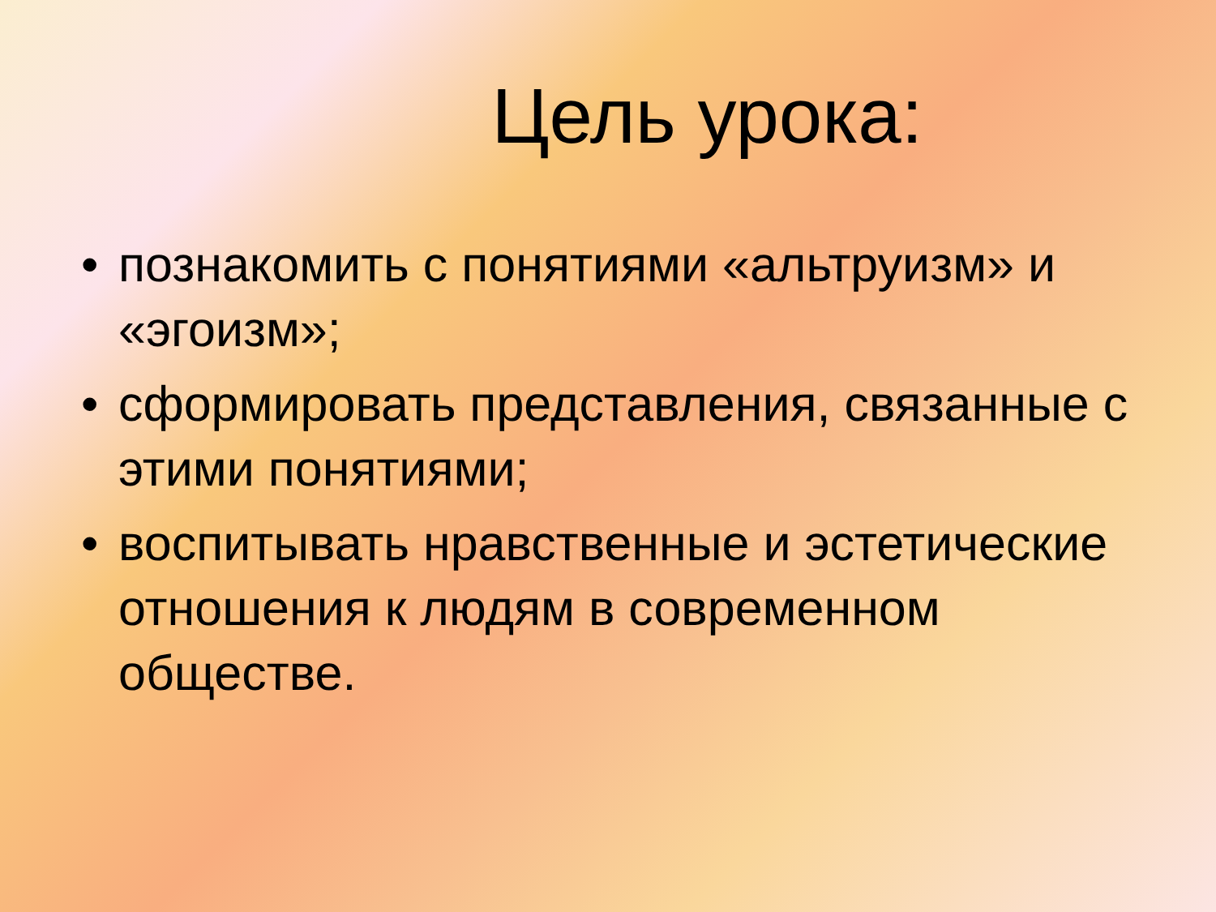Цель урока:
• познакомить с понятиями «альтруизм» и «эгоизм»;
• сформировать представления, связанные с этими понятиями;
• воспитывать нравственные и эстетические отношения к людям в современном обществе.